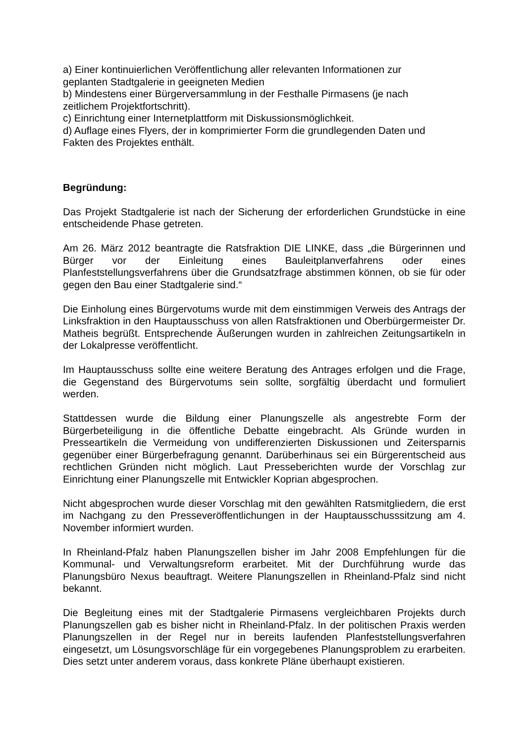a) Einer kontinuierlichen Veröffentlichung aller relevanten Informationen zur
geplanten Stadtgalerie in geeigneten Medien
b) Mindestens einer Bürgerversammlung in der Festhalle Pirmasens (je nach
zeitlichem Projektfortschritt).
c) Einrichtung einer Internetplattform mit Diskussionsmöglichkeit.
d) Auflage eines Flyers, der in komprimierter Form die grundlegenden Daten und
Fakten des Projektes enthält.
Begründung:
Das Projekt Stadtgalerie ist nach der Sicherung der erforderlichen Grundstücke in eine entscheidende Phase getreten.
Am 26. März 2012 beantragte die Ratsfraktion DIE LINKE, dass „die Bürgerinnen und Bürger vor der Einleitung eines Bauleitplanverfahrens oder eines Planfeststellungsverfahrens über die Grundsatzfrage abstimmen können, ob sie für oder gegen den Bau einer Stadtgalerie sind.“
Die Einholung eines Bürgervotums wurde mit dem einstimmigen Verweis des Antrags der Linksfraktion in den Hauptausschuss von allen Ratsfraktionen und Oberbürgermeister Dr. Matheis begrüßt. Entsprechende Äußerungen wurden in zahlreichen Zeitungsartikeln in der Lokalpresse veröffentlicht.
Im Hauptausschuss sollte eine weitere Beratung des Antrages erfolgen und die Frage, die Gegenstand des Bürgervotums sein sollte, sorgfältig überdacht und formuliert werden.
Stattdessen wurde die Bildung einer Planungszelle als angestrebte Form der Bürgerbeteiligung in die öffentliche Debatte eingebracht. Als Gründe wurden in Presseartikeln die Vermeidung von undifferenzierten Diskussionen und Zeitersparnis gegenüber einer Bürgerbefragung genannt. Darüberhinaus sei ein Bürgerentscheid aus rechtlichen Gründen nicht möglich. Laut Presseberichten wurde der Vorschlag zur Einrichtung einer Planungszelle mit Entwickler Koprian abgesprochen.
Nicht abgesprochen wurde dieser Vorschlag mit den gewählten Ratsmitgliedern, die erst im Nachgang zu den Presseveröffentlichungen in der Hauptausschusssitzung am 4. November informiert wurden.
In Rheinland-Pfalz haben Planungszellen bisher im Jahr 2008 Empfehlungen für die Kommunal- und Verwaltungsreform erarbeitet. Mit der Durchführung wurde das Planungsbüro Nexus beauftragt. Weitere Planungszellen in Rheinland-Pfalz sind nicht bekannt.
Die Begleitung eines mit der Stadtgalerie Pirmasens vergleichbaren Projekts durch Planungszellen gab es bisher nicht in Rheinland-Pfalz. In der politischen Praxis werden Planungszellen in der Regel nur in bereits laufenden Planfeststellungsverfahren eingesetzt, um Lösungsvorschläge für ein vorgegebenes Planungsproblem zu erarbeiten. Dies setzt unter anderem voraus, dass konkrete Pläne überhaupt existieren.